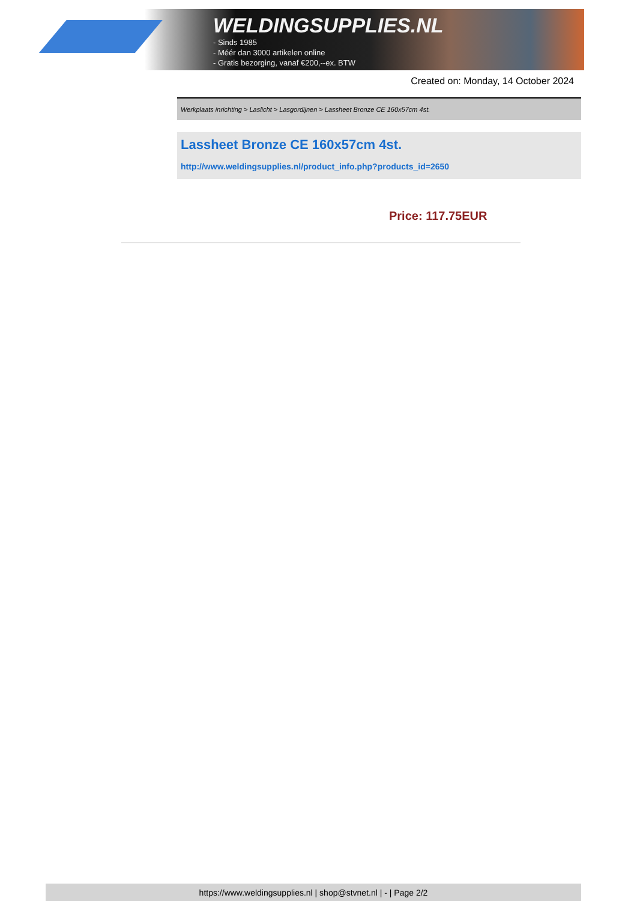WELDINGSUPPLIES.NL
- Sinds 1985
- Méér dan 3000 artikelen online
- Gratis bezorging, vanaf €200,--ex. BTW
Created on: Monday, 14 October 2024
Werkplaats inrichting > Laslicht > Lasgordijnen > Lassheet Bronze CE 160x57cm 4st.
Lassheet Bronze CE 160x57cm 4st.
http://www.weldingsupplies.nl/product_info.php?products_id=2650
Price: 117.75EUR
https://www.weldingsupplies.nl | shop@stvnet.nl | - | Page 2/2